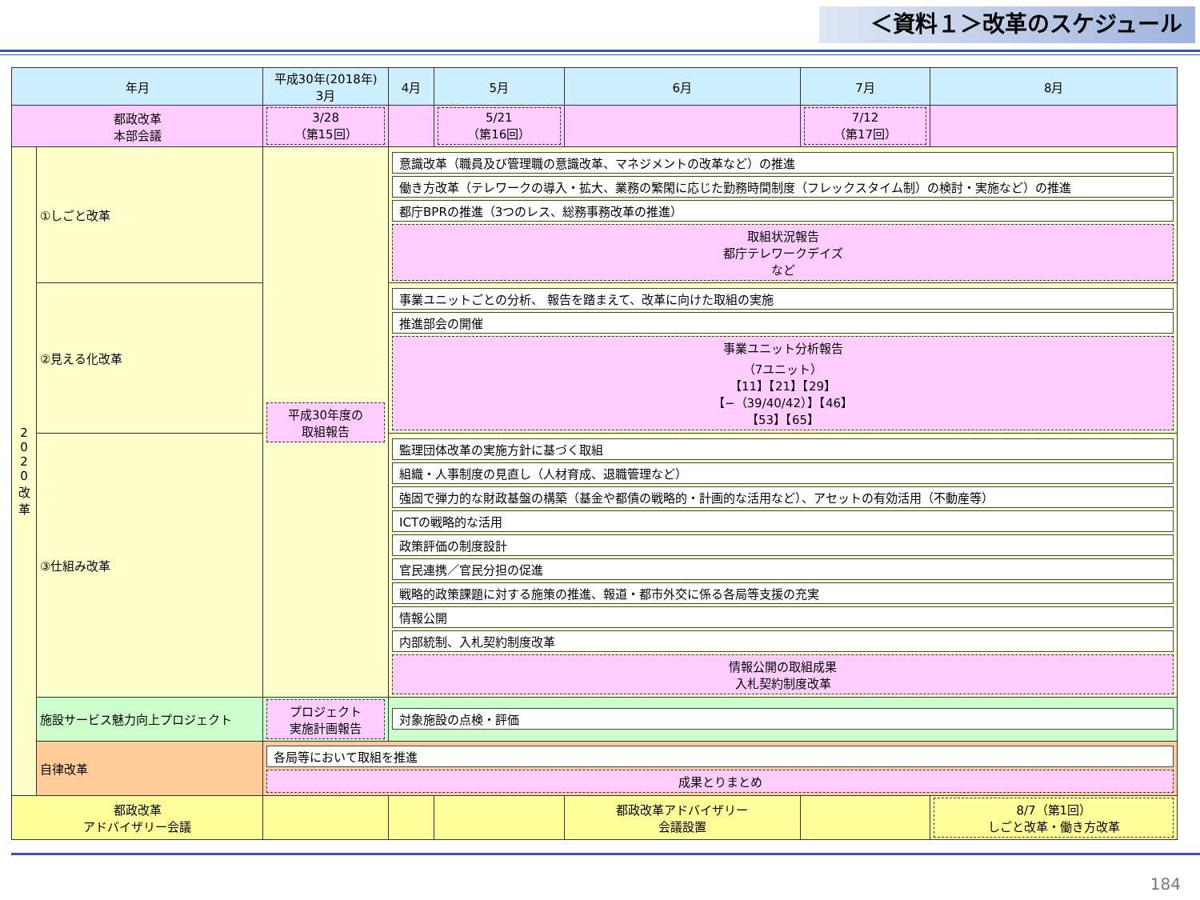＜資料１＞改革のスケジュール
| 年月 | | 平成30年(2018年) 3月 | 4月 | 5月 | 6月 | 7月 | 8月 |
| --- | --- | --- | --- | --- | --- | --- | --- |
| 都政改革 本部会議 | | 3/28 （第15回） | | 5/21 （第16回） | | 7/12 （第17回） | |
| 2 0 2 0 改 革 | ①しごと改革 | 平成30年度の 取組報告 | 意識改革（職員及び管理職の意識改革、マネジメントの改革など）の推進 働き方改革（テレワークの導入・拡大、業務の繁閑に応じた勤務時間制度（フレックスタイム制）の検討・実施など）の推進 都庁BPRの推進（3つのレス、総務事務改革の推進） 取組状況報告 都庁テレワークデイズ など | | | | |
| | ②見える化改革 | | 事業ユニットごとの分析、 報告を踏まえて、改革に向けた取組の実施 推進部会の開催 事業ユニット分析報告 （7ユニット） 【11】【21】【29】 【−（39/40/42）】【46】 【53】【65】 | | | | |
| | ③仕組み改革 | | 監理団体改革の実施方針に基づく取組 組織・人事制度の見直し（人材育成、退職管理など） 強固で弾力的な財政基盤の構築（基金や都債の戦略的・計画的な活用など）、アセットの有効活用（不動産等） ICTの戦略的な活用 政策評価の制度設計 官民連携／官民分担の促進 戦略的政策課題に対する施策の推進、報道・都市外交に係る各局等支援の充実 情報公開 内部統制、入札契約制度改革 情報公開の取組成果 入札契約制度改革 | | | | |
| | 施設サービス魅力向上プロジェクト | プロジェクト 実施計画報告 | 対象施設の点検・評価 | | | | |
| | 自律改革 | 各局等において取組を推進 成果とりまとめ | | | | | |
| 都政改革 アドバイザリー会議 | | | | | 都政改革アドバイザリー 会議設置 | | 8/7（第1回） しごと改革・働き方改革 |
184